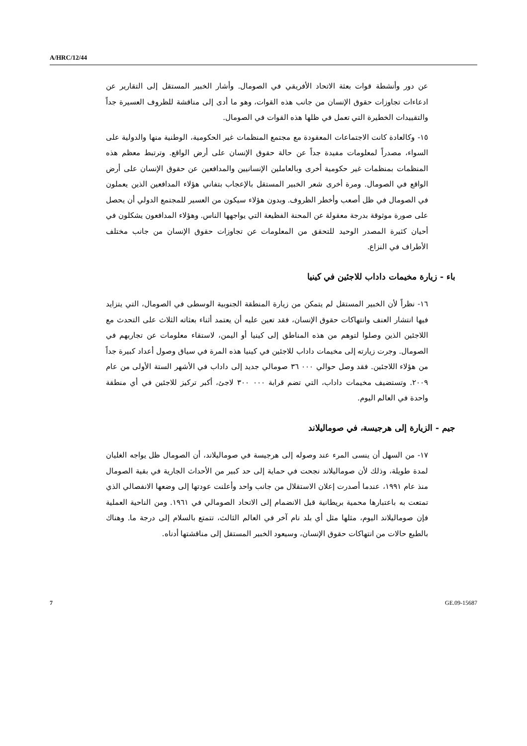A/HRC/12/44
عن دور وأنشطة قوات بعثة الاتحاد الأفريقي في الصومال. وأشار الخبير المستقل إلى التقارير عن ادعاءات تجاوزات حقوق الإنسان من جانب هذه القوات، وهو ما أدى إلى مناقشة للظروف العسيرة جداً والتقييدات الخطيرة التي تعمل في ظلها هذه القوات في الصومال.
١٥- وكالعادة كانت الاجتماعات المعقودة مع مجتمع المنظمات غير الحكومية، الوطنية منها والدولية على السواء، مصدراً لمعلومات مفيدة جداً عن حالة حقوق الإنسان على أرض الواقع. وترتبط معظم هذه المنظمات بمنظمات غير حكومية أخرى وبالعاملين الإنسانيين والمدافعين عن حقوق الإنسان على أرض الواقع في الصومال. ومرة أخرى شعر الخبير المستقل بالإعجاب بتفاني هؤلاء المدافعين الذين يعملون في الصومال في ظل أصعب وأخطر الظروف. وبدون هؤلاء سيكون من العسير للمجتمع الدولي أن يحصل على صورة موثوقة بدرجة معقولة عن المحنة الفظيعة التي يواجهها الناس. وهؤلاء المدافعون يشكلون في أحيان كثيرة المصدر الوحيد للتحقق من المعلومات عن تجاوزات حقوق الإنسان من جانب مختلف الأطراف في النزاع.
باء - زيارة مخيمات داداب للاجئين في كينيا
١٦- نظراً لأن الخبير المستقل لم يتمكن من زيارة المنطقة الجنوبية الوسطى في الصومال، التي يتزايد فيها انتشار العنف وانتهاكات حقوق الإنسان، فقد تعين عليه أن يعتمد أثناء بعثاته الثلاث على التحدث مع اللاجئين الذين وصلوا لتوهم من هذه المناطق إلى كينيا أو اليمن، لاستقاء معلومات عن تجاربهم في الصومال. وجرت زيارته إلى مخيمات داداب للاجئين في كينيا هذه المرة في سياق وصول أعداد كبيرة جداً من هؤلاء اللاجئين. فقد وصل حوالي ٠٠٠ ٣٦ صومالي جديد إلى داداب في الأشهر الستة الأولى من عام ٢٠٠٩. وتستضيف مخيمات داداب، التي تضم قرابة ٠٠٠ ٣٠٠ لاجئ، أكبر تركيز للاجئين في أي منطقة واحدة في العالم اليوم.
جيم - الزيارة إلى هرجيسة، في صوماليلاند
١٧- من السهل أن ينسى المرء عند وصوله إلى هرجيسة في صوماليلاند، أن الصومال ظل يواجه الغليان لمدة طويلة، وذلك لأن صوماليلاند نجحت في حماية إلى حد كبير من الأحداث الجارية في بقية الصومال منذ عام ١٩٩١، عندما أصدرت إعلان الاستقلال من جانب واحد وأعلنت عودتها إلى وضعها الانفصالي الذي تمتعت به باعتبارها محمية بريطانية قبل الانضمام إلى الاتحاد الصومالي في ١٩٦١. ومن الناحية العملية فإن صوماليلاند اليوم، مثلها مثل أي بلد نام آخر في العالم الثالث، تتمتع بالسلام إلى درجة ما. وهناك بالطبع حالات من انتهاكات حقوق الإنسان، وسيعود الخبير المستقل إلى مناقشتها أدناه.
7 GE.09-15687